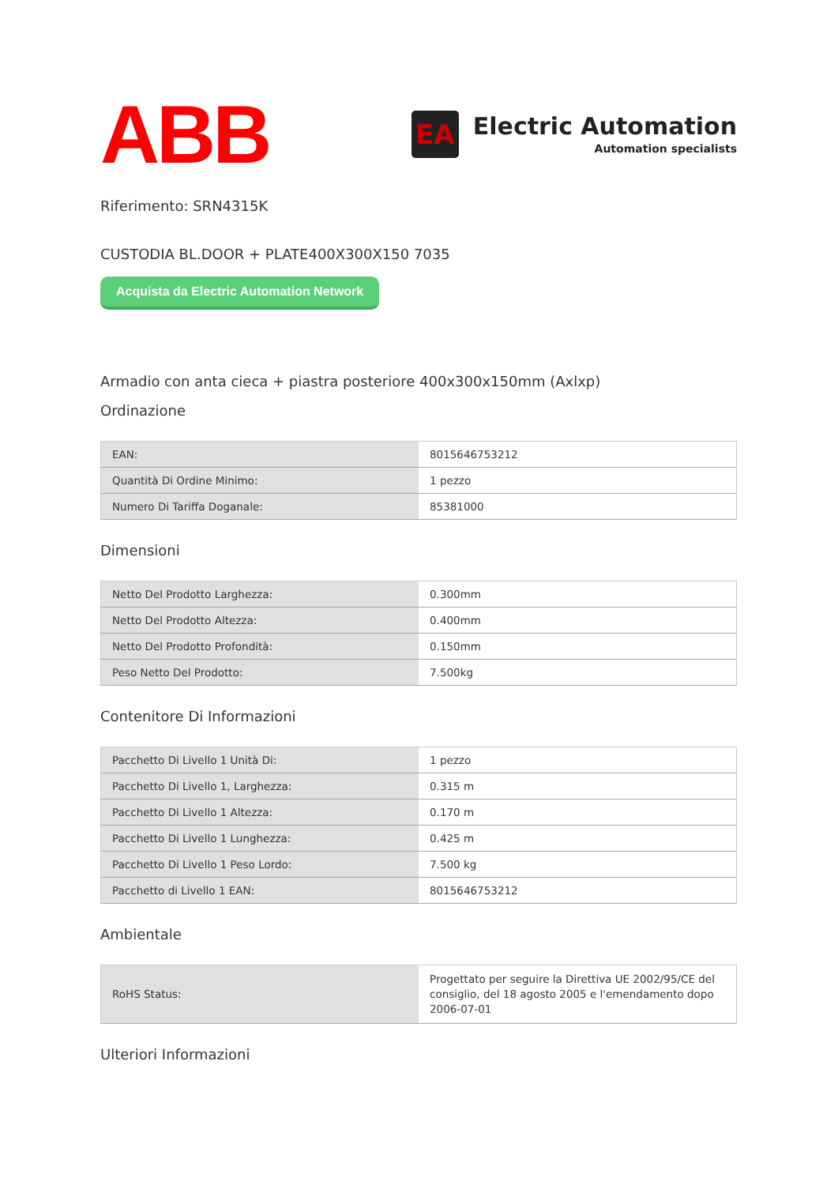ABB
EA
Electric Automation
Automation specialists
Riferimento: SRN4315K
CUSTODIA BL.DOOR + PLATE400X300X150 7035
Acquista da Electric Automation Network
Armadio con anta cieca + piastra posteriore 400x300x150mm (Axlxp)
Ordinazione
| EAN: | 8015646753212 |
| Quantità Di Ordine Minimo: | 1 pezzo |
| Numero Di Tariffa Doganale: | 85381000 |
Dimensioni
| Netto Del Prodotto Larghezza: | 0.300mm |
| Netto Del Prodotto Altezza: | 0.400mm |
| Netto Del Prodotto Profondità: | 0.150mm |
| Peso Netto Del Prodotto: | 7.500kg |
Contenitore Di Informazioni
| Pacchetto Di Livello 1 Unità Di: | 1 pezzo |
| Pacchetto Di Livello 1, Larghezza: | 0.315 m |
| Pacchetto Di Livello 1 Altezza: | 0.170 m |
| Pacchetto Di Livello 1 Lunghezza: | 0.425 m |
| Pacchetto Di Livello 1 Peso Lordo: | 7.500 kg |
| Pacchetto di Livello 1 EAN: | 8015646753212 |
Ambientale
| RoHS Status: | Progettato per seguire la Direttiva UE 2002/95/CE del consiglio, del 18 agosto 2005 e l'emendamento dopo 2006-07-01 |
Ulteriori Informazioni